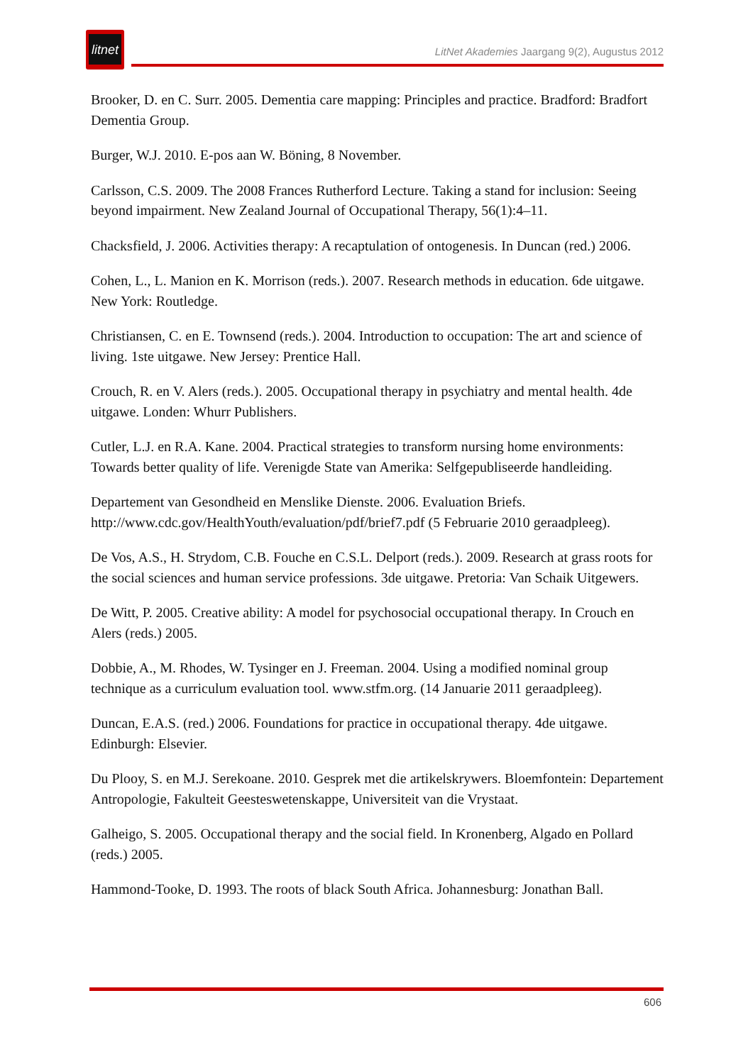litnet
LitNet Akademies Jaargang 9(2), Augustus 2012
Brooker, D. en C. Surr. 2005. Dementia care mapping: Principles and practice. Bradford: Bradfort Dementia Group.
Burger, W.J. 2010. E-pos aan W. Böning, 8 November.
Carlsson, C.S. 2009. The 2008 Frances Rutherford Lecture. Taking a stand for inclusion: Seeing beyond impairment. New Zealand Journal of Occupational Therapy, 56(1):4–11.
Chacksfield, J. 2006. Activities therapy: A recaptulation of ontogenesis. In Duncan (red.) 2006.
Cohen, L., L. Manion en K. Morrison (reds.). 2007. Research methods in education. 6de uitgawe. New York: Routledge.
Christiansen, C. en E. Townsend (reds.). 2004. Introduction to occupation: The art and science of living. 1ste uitgawe. New Jersey: Prentice Hall.
Crouch, R. en V. Alers (reds.). 2005. Occupational therapy in psychiatry and mental health. 4de uitgawe. Londen: Whurr Publishers.
Cutler, L.J. en R.A. Kane. 2004. Practical strategies to transform nursing home environments: Towards better quality of life. Verenigde State van Amerika: Selfgepubliseerde handleiding.
Departement van Gesondheid en Menslike Dienste. 2006. Evaluation Briefs. http://www.cdc.gov/HealthYouth/evaluation/pdf/brief7.pdf (5 Februarie 2010 geraadpleeg).
De Vos, A.S., H. Strydom, C.B. Fouche en C.S.L. Delport (reds.). 2009. Research at grass roots for the social sciences and human service professions. 3de uitgawe. Pretoria: Van Schaik Uitgewers.
De Witt, P. 2005. Creative ability: A model for psychosocial occupational therapy. In Crouch en Alers (reds.) 2005.
Dobbie, A., M. Rhodes, W. Tysinger en J. Freeman. 2004. Using a modified nominal group technique as a curriculum evaluation tool. www.stfm.org. (14 Januarie 2011 geraadpleeg).
Duncan, E.A.S. (red.) 2006. Foundations for practice in occupational therapy. 4de uitgawe. Edinburgh: Elsevier.
Du Plooy, S. en M.J. Serekoane. 2010. Gesprek met die artikelskrywers. Bloemfontein: Departement Antropologie, Fakulteit Geesteswetenskappe, Universiteit van die Vrystaat.
Galheigo, S. 2005. Occupational therapy and the social field. In Kronenberg, Algado en Pollard (reds.) 2005.
Hammond-Tooke, D. 1993. The roots of black South Africa. Johannesburg: Jonathan Ball.
606